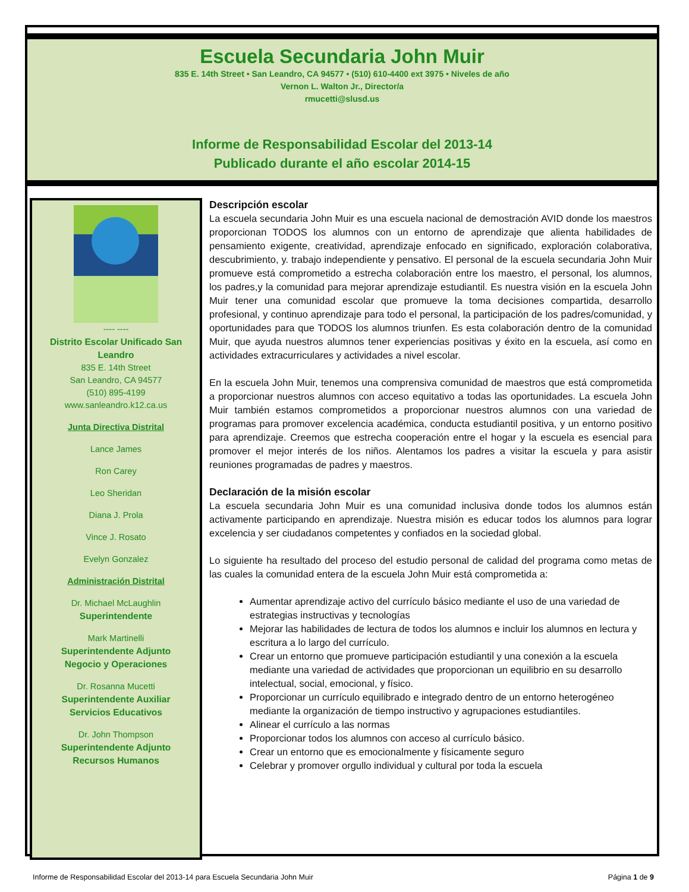Escuela Secundaria John Muir
835 E. 14th Street • San Leandro, CA 94577 • (510) 610-4400 ext 3975 • Niveles de año
Vernon L. Walton Jr., Director/a
rmucetti@slusd.us
Informe de Responsabilidad Escolar del 2013-14
Publicado durante el año escolar 2014-15
---- ----
Distrito Escolar Unificado San Leandro
835 E. 14th Street
San Leandro, CA 94577
(510) 895-4199
www.sanleandro.k12.ca.us
Junta Directiva Distrital
Lance James
Ron Carey
Leo Sheridan
Diana J. Prola
Vince J. Rosato
Evelyn Gonzalez
Administración Distrital
Dr. Michael McLaughlin
Superintendente
Mark Martinelli
Superintendente Adjunto
Negocio y Operaciones
Dr. Rosanna Mucetti
Superintendente Auxiliar
Servicios Educativos
Dr. John Thompson
Superintendente Adjunto
Recursos Humanos
Descripción escolar
La escuela secundaria John Muir es una escuela nacional de demostración AVID donde los maestros proporcionan TODOS los alumnos con un entorno de aprendizaje que alienta habilidades de pensamiento exigente, creatividad, aprendizaje enfocado en significado, exploración colaborativa, descubrimiento, y. trabajo independiente y pensativo. El personal de la escuela secundaria John Muir promueve está comprometido a estrecha colaboración entre los maestro, el personal, los alumnos, los padres,y la comunidad para mejorar aprendizaje estudiantil. Es nuestra visión en la escuela John Muir tener una comunidad escolar que promueve la toma decisiones compartida, desarrollo profesional, y continuo aprendizaje para todo el personal, la participación de los padres/comunidad, y oportunidades para que TODOS los alumnos triunfen. Es esta colaboración dentro de la comunidad Muir, que ayuda nuestros alumnos tener experiencias positivas y éxito en la escuela, así como en actividades extracurriculares y actividades a nivel escolar.
En la escuela John Muir, tenemos una comprensiva comunidad de maestros que está comprometida a proporcionar nuestros alumnos con acceso equitativo a todas las oportunidades. La escuela John Muir también estamos comprometidos a proporcionar nuestros alumnos con una variedad de programas para promover excelencia académica, conducta estudiantil positiva, y un entorno positivo para aprendizaje. Creemos que estrecha cooperación entre el hogar y la escuela es esencial para promover el mejor interés de los niños. Alentamos los padres a visitar la escuela y para asistir reuniones programadas de padres y maestros.
Declaración de la misión escolar
La escuela secundaria John Muir es una comunidad inclusiva donde todos los alumnos están activamente participando en aprendizaje. Nuestra misión es educar todos los alumnos para lograr excelencia y ser ciudadanos competentes y confiados en la sociedad global.
Lo siguiente ha resultado del proceso del estudio personal de calidad del programa como metas de las cuales la comunidad entera de la escuela John Muir está comprometida a:
Aumentar aprendizaje activo del currículo básico mediante el uso de una variedad de estrategias instructivas y tecnologías
Mejorar las habilidades de lectura de todos los alumnos e incluir los alumnos en lectura y escritura a lo largo del currículo.
Crear un entorno que promueve participación estudiantil y una conexión a la escuela mediante una variedad de actividades que proporcionan un equilibrio en su desarrollo intelectual, social, emocional, y físico.
Proporcionar un currículo equilibrado e integrado dentro de un entorno heterogéneo mediante la organización de tiempo instructivo y agrupaciones estudiantiles.
Alinear el currículo a las normas
Proporcionar todos los alumnos con acceso al currículo básico.
Crear un entorno que es emocionalmente y físicamente seguro
Celebrar y promover orgullo individual y cultural por toda la escuela
Informe de Responsabilidad Escolar del 2013-14 para Escuela Secundaria John Muir Página 1 de 9